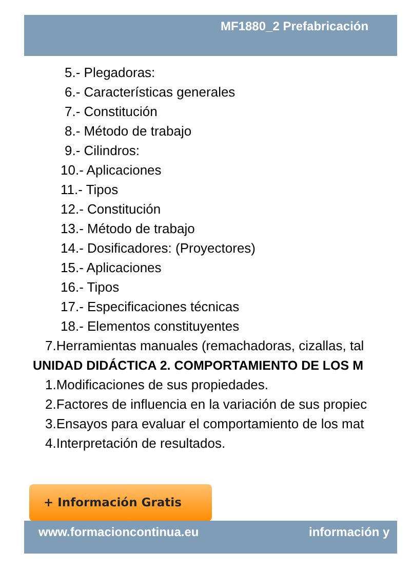MF1880_2 Prefabricación
5.- Plegadoras:
6.- Características generales
7.- Constitución
8.- Método de trabajo
9.- Cilindros:
10.- Aplicaciones
11.- Tipos
12.- Constitución
13.- Método de trabajo
14.- Dosificadores: (Proyectores)
15.- Aplicaciones
16.- Tipos
17.- Especificaciones técnicas
18.- Elementos constituyentes
7.Herramientas manuales (remachadoras, cizallas, tal
UNIDAD DIDÁCTICA 2. COMPORTAMIENTO DE LOS M
1.Modificaciones de sus propiedades.
2.Factores de influencia en la variación de sus propiec
3.Ensayos para evaluar el comportamiento de los mat
4.Interpretación de resultados.
+ Información Gratis
www.formacioncontinua.eu información y